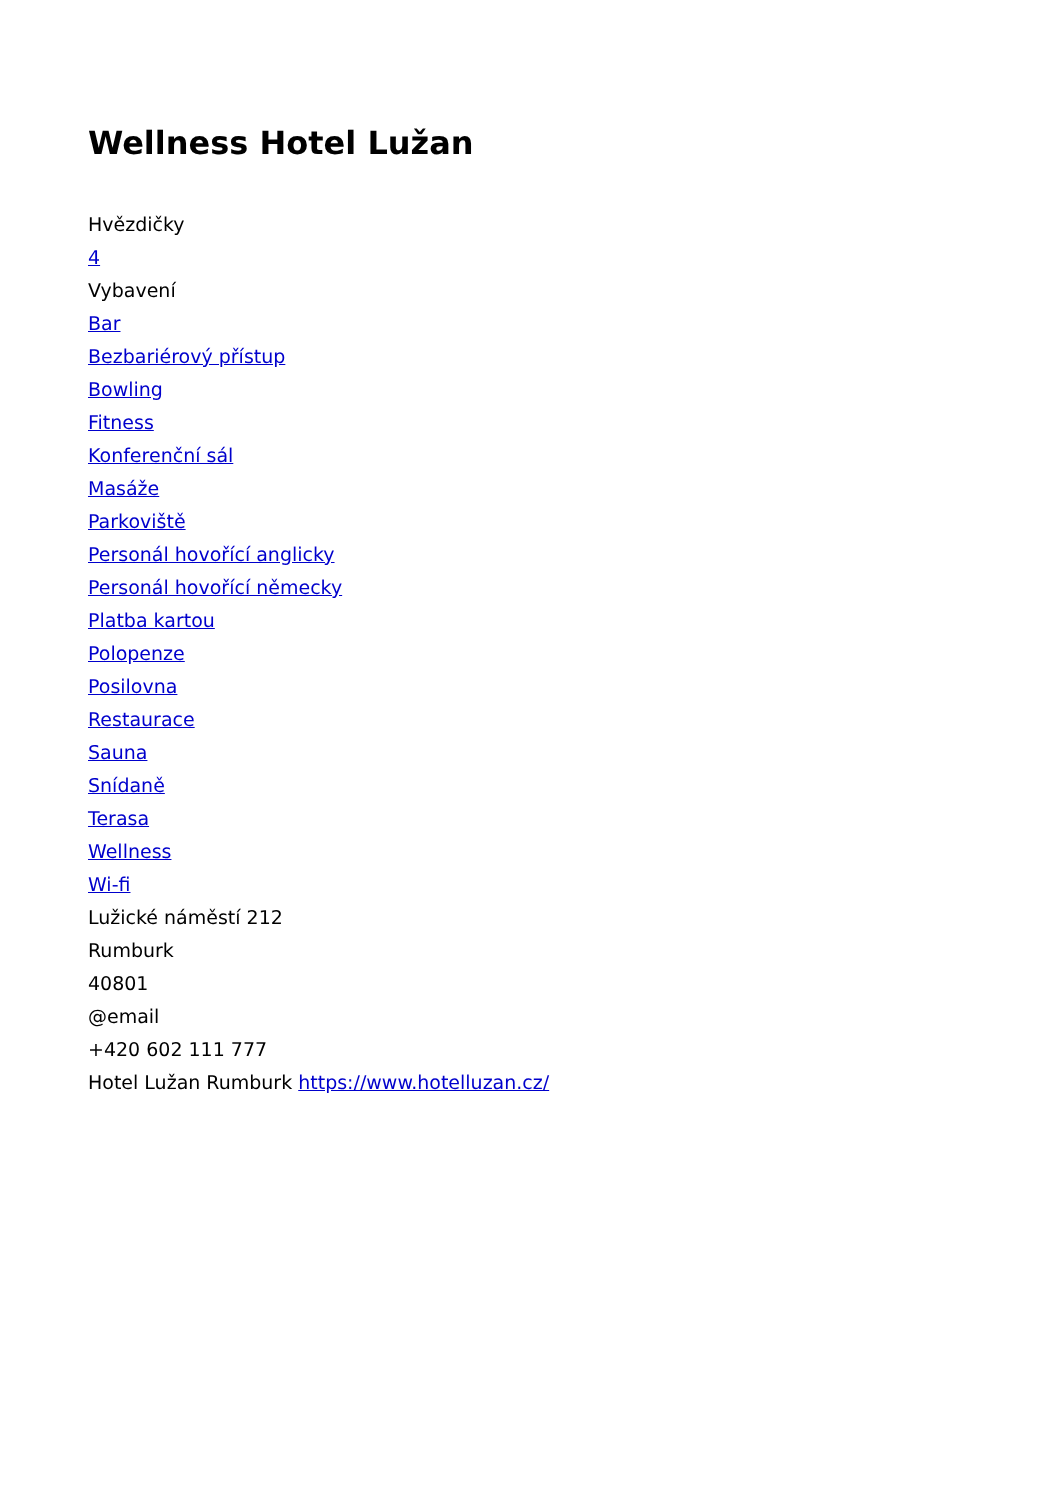Wellness Hotel Lužan
Hvězdičky
4
Vybavení
Bar
Bezbariérový přístup
Bowling
Fitness
Konferenční sál
Masáže
Parkoviště
Personál hovořící anglicky
Personál hovořící německy
Platba kartou
Polopenze
Posilovna
Restaurace
Sauna
Snídaně
Terasa
Wellness
Wi-fi
Lužické náměstí 212
Rumburk
40801
@email
+420 602 111 777
Hotel Lužan Rumburk https://www.hotelluzan.cz/